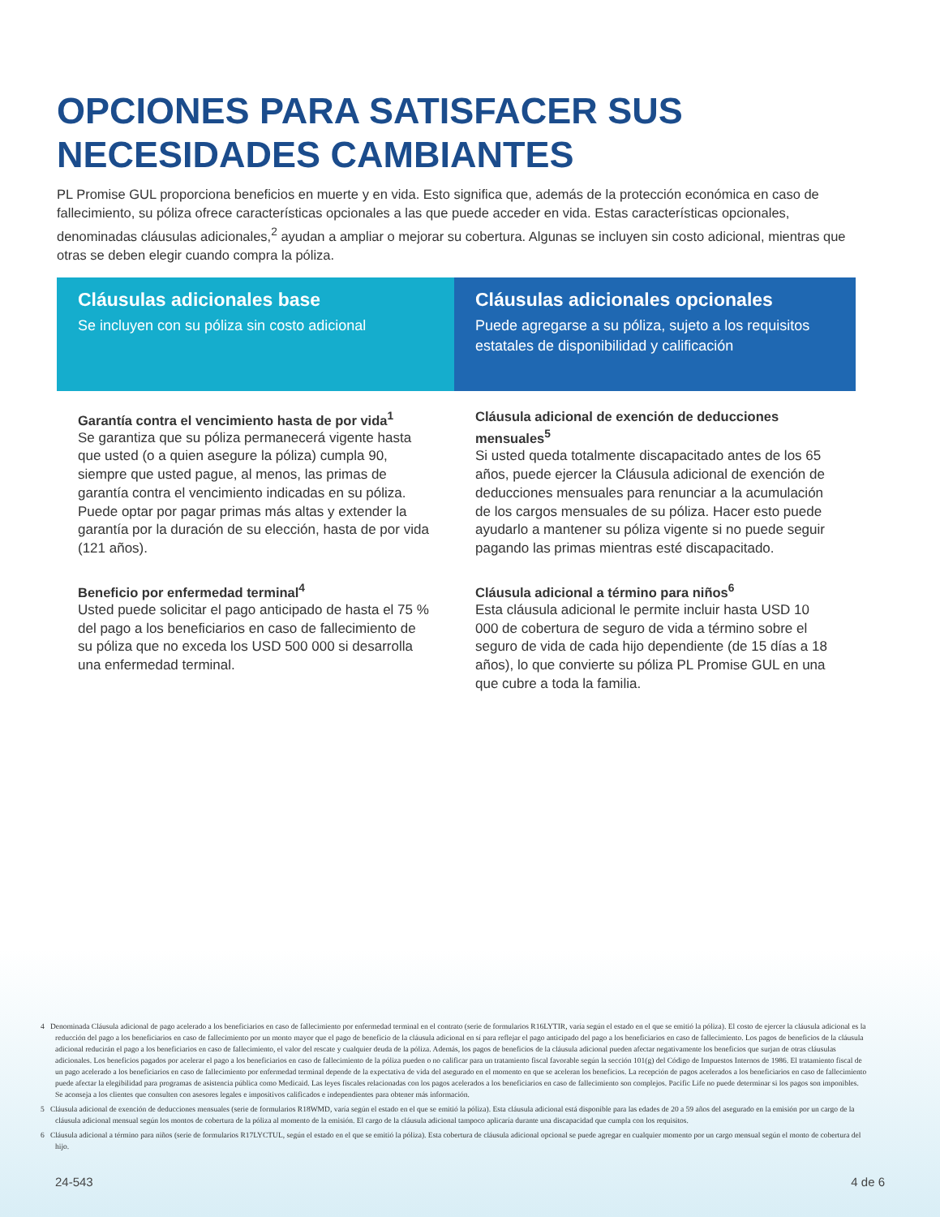OPCIONES PARA SATISFACER SUS NECESIDADES CAMBIANTES
PL Promise GUL proporciona beneficios en muerte y en vida. Esto significa que, además de la protección económica en caso de fallecimiento, su póliza ofrece características opcionales a las que puede acceder en vida. Estas características opcionales, denominadas cláusulas adicionales,<sup>2</sup> ayudan a ampliar o mejorar su cobertura. Algunas se incluyen sin costo adicional, mientras que otras se deben elegir cuando compra la póliza.
Cláusulas adicionales base
Se incluyen con su póliza sin costo adicional
Cláusulas adicionales opcionales
Puede agregarse a su póliza, sujeto a los requisitos estatales de disponibilidad y calificación
Garantía contra el vencimiento hasta de por vida<sup>1</sup>
Se garantiza que su póliza permanecerá vigente hasta que usted (o a quien asegure la póliza) cumpla 90, siempre que usted pague, al menos, las primas de garantía contra el vencimiento indicadas en su póliza. Puede optar por pagar primas más altas y extender la garantía por la duración de su elección, hasta de por vida (121 años).
Beneficio por enfermedad terminal<sup>4</sup>
Usted puede solicitar el pago anticipado de hasta el 75 % del pago a los beneficiarios en caso de fallecimiento de su póliza que no exceda los USD 500 000 si desarrolla una enfermedad terminal.
Cláusula adicional de exención de deducciones mensuales<sup>5</sup>
Si usted queda totalmente discapacitado antes de los 65 años, puede ejercer la Cláusula adicional de exención de deducciones mensuales para renunciar a la acumulación de los cargos mensuales de su póliza. Hacer esto puede ayudarlo a mantener su póliza vigente si no puede seguir pagando las primas mientras esté discapacitado.
Cláusula adicional a término para niños<sup>6</sup>
Esta cláusula adicional le permite incluir hasta USD 10 000 de cobertura de seguro de vida a término sobre el seguro de vida de cada hijo dependiente (de 15 días a 18 años), lo que convierte su póliza PL Promise GUL en una que cubre a toda la familia.
4 Denominada Cláusula adicional de pago acelerado a los beneficiarios en caso de fallecimiento por enfermedad terminal en el contrato (serie de formularios R16LYTIR, varía según el estado en el que se emitió la póliza). El costo de ejercer la cláusula adicional es la reducción del pago a los beneficiarios en caso de fallecimiento por un monto mayor que el pago de beneficio de la cláusula adicional en sí para reflejar el pago anticipado del pago a los beneficiarios en caso de fallecimiento. Los pagos de beneficios de la cláusula adicional reducirán el pago a los beneficiarios en caso de fallecimiento, el valor del rescate y cualquier deuda de la póliza. Además, los pagos de beneficios de la cláusula adicional pueden afectar negativamente los beneficios que surjan de otras cláusulas adicionales. Los beneficios pagados por acelerar el pago a los beneficiarios en caso de fallecimiento de la póliza pueden o no calificar para un tratamiento fiscal favorable según la sección 101(g) del Código de Impuestos Internos de 1986. El tratamiento fiscal de un pago acelerado a los beneficiarios en caso de fallecimiento por enfermedad terminal depende de la expectativa de vida del asegurado en el momento en que se aceleran los beneficios. La recepción de pagos acelerados a los beneficiarios en caso de fallecimiento puede afectar la elegibilidad para programas de asistencia pública como Medicaid. Las leyes fiscales relacionadas con los pagos acelerados a los beneficiarios en caso de fallecimiento son complejos. Pacific Life no puede determinar si los pagos son imponibles. Se aconseja a los clientes que consulten con asesores legales e impositivos calificados e independientes para obtener más información.
5 Cláusula adicional de exención de deducciones mensuales (serie de formularios R18WMD, varía según el estado en el que se emitió la póliza). Esta cláusula adicional está disponible para las edades de 20 a 59 años del asegurado en la emisión por un cargo de la cláusula adicional mensual según los montos de cobertura de la póliza al momento de la emisión. El cargo de la cláusula adicional tampoco aplicaría durante una discapacidad que cumpla con los requisitos.
6 Cláusula adicional a término para niños (serie de formularios R17LYCTUL, según el estado en el que se emitió la póliza). Esta cobertura de cláusula adicional opcional se puede agregar en cualquier momento por un cargo mensual según el monto de cobertura del hijo.
24-543 4 de 6